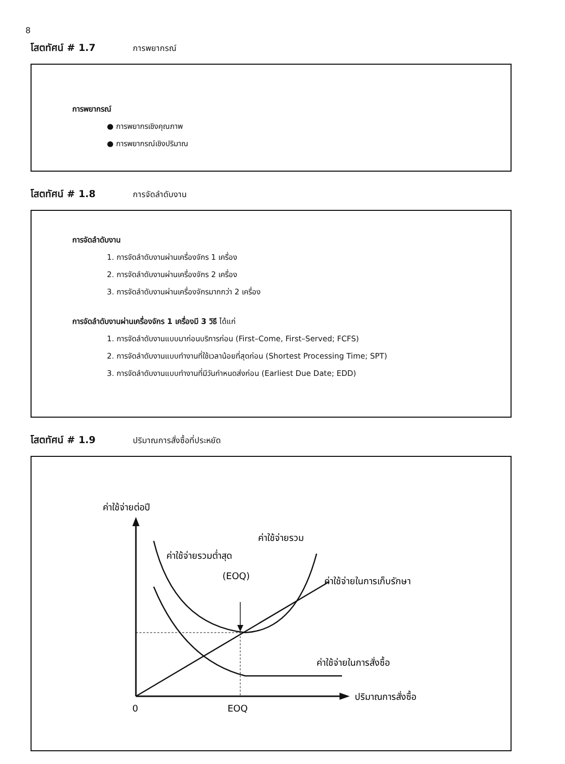8
โสตทัศน์ # 1.7 การพยากรณ์
การพยากรณ์
● การพยากรเชิงคุณภาพ
● การพยากรณ์เชิงปริมาณ
โสตทัศน์ # 1.8 การจัดลำดับงาน
การจัดลำดับงาน
1. การจัดลำดับงานผ่านเครื่องจักร 1 เครื่อง
2. การจัดลำดับงานผ่านเครื่องจักร 2 เครื่อง
3. การจัดลำดับงานผ่านเครื่องจักรมากกว่า 2 เครื่อง
การจัดลำดับงานผ่านเครื่องจักร 1 เครื่องมี 3 วิธี ได้แก่
1. การจัดลำดับงานแบบมาก่อนบริการก่อน (First–Come, First–Served; FCFS)
2. การจัดลำดับงานแบบทำงานที่ใช้เวลาน้อยที่สุดก่อน (Shortest Processing Time; SPT)
3. การจัดลำดับงานแบบทำงานที่มีวันกำหนดส่งก่อน (Earliest Due Date; EDD)
โสตทัศน์ # 1.9 ปริมาณการสั่งซื้อที่ประหยัด
ค่าใช้จ่ายต่อปี
ค่าใช้จ่ายรวม
ค่าใช้จ่ายรวมต่ำสุด
(EOQ)
ค่าใช้จ่ายในการเก็บรักษา
ค่าใช้จ่ายในการสั่งซื้อ
ปริมาณการสั่งซื้อ
0
EOQ